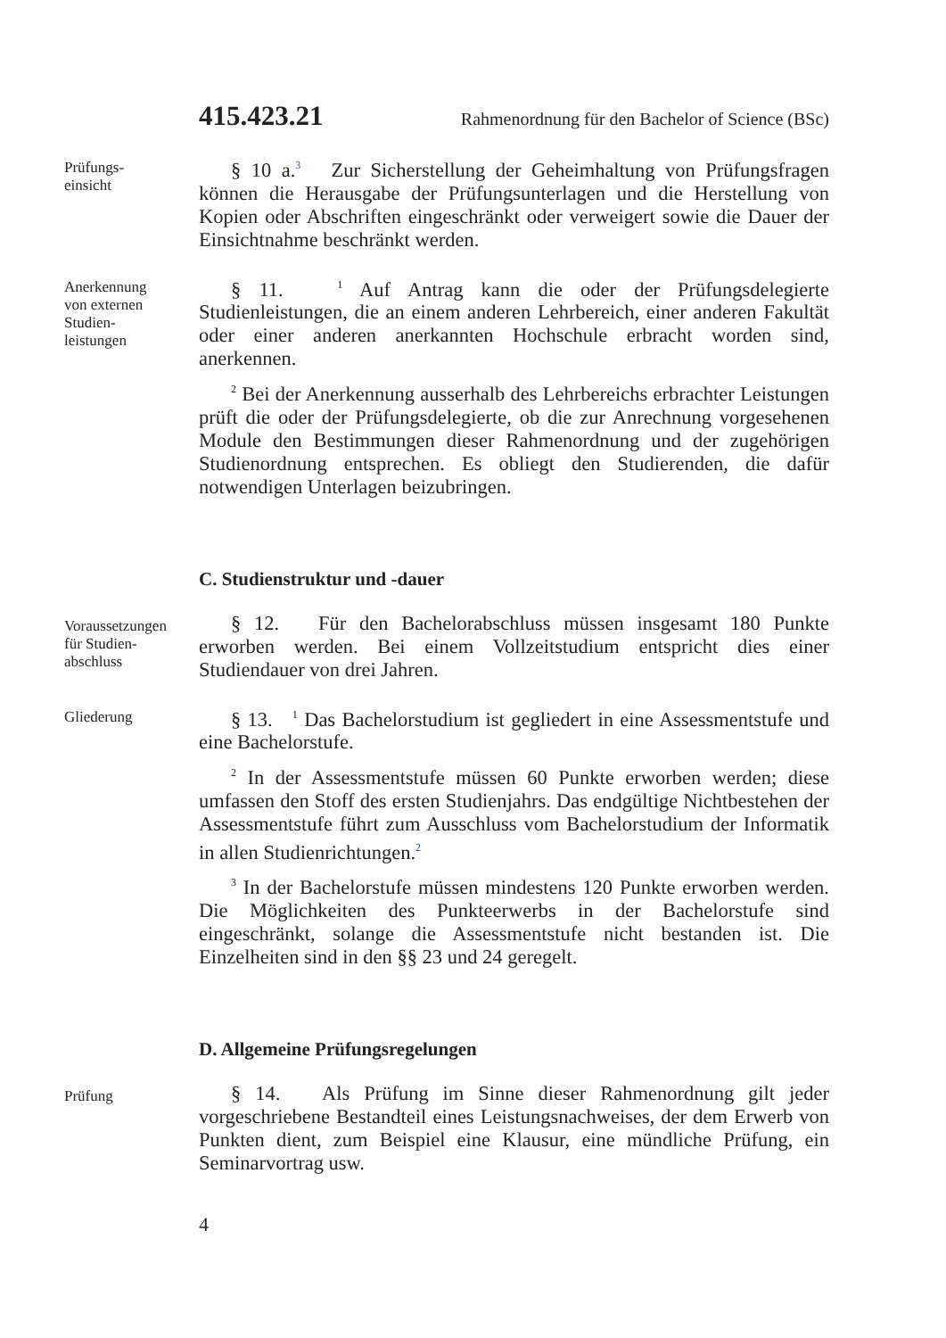415.423.21 Rahmenordnung für den Bachelor of Science (BSc)
Prüfungs-
einsicht
§ 10 a.<sup>3</sup> Zur Sicherstellung der Geheimhaltung von Prüfungsfragen können die Herausgabe der Prüfungsunterlagen und die Herstellung von Kopien oder Abschriften eingeschränkt oder verweigert sowie die Dauer der Einsichtnahme beschränkt werden.
Anerkennung
von externen
Studien-
leistungen
§ 11. <sup>1</sup> Auf Antrag kann die oder der Prüfungsdelegierte Studienleistungen, die an einem anderen Lehrbereich, einer anderen Fakultät oder einer anderen anerkannten Hochschule erbracht worden sind, anerkennen.
<sup>2</sup> Bei der Anerkennung ausserhalb des Lehrbereichs erbrachter Leistungen prüft die oder der Prüfungsdelegierte, ob die zur Anrechnung vorgesehenen Module den Bestimmungen dieser Rahmenordnung und der zugehörigen Studienordnung entsprechen. Es obliegt den Studierenden, die dafür notwendigen Unterlagen beizubringen.
C. Studienstruktur und -dauer
Voraussetzungen
für Studien-
abschluss
§ 12. Für den Bachelorabschluss müssen insgesamt 180 Punkte erworben werden. Bei einem Vollzeitstudium entspricht dies einer Studiendauer von drei Jahren.
Gliederung
§ 13. <sup>1</sup> Das Bachelorstudium ist gegliedert in eine Assessmentstufe und eine Bachelorstufe.
<sup>2</sup> In der Assessmentstufe müssen 60 Punkte erworben werden; diese umfassen den Stoff des ersten Studienjahrs. Das endgültige Nichtbestehen der Assessmentstufe führt zum Ausschluss vom Bachelorstudium der Informatik in allen Studienrichtungen.<sup>2</sup>
<sup>3</sup> In der Bachelorstufe müssen mindestens 120 Punkte erworben werden. Die Möglichkeiten des Punkteerwerbs in der Bachelorstufe sind eingeschränkt, solange die Assessmentstufe nicht bestanden ist. Die Einzelheiten sind in den §§ 23 und 24 geregelt.
D. Allgemeine Prüfungsregelungen
Prüfung
§ 14. Als Prüfung im Sinne dieser Rahmenordnung gilt jeder vorgeschriebene Bestandteil eines Leistungsnachweises, der dem Erwerb von Punkten dient, zum Beispiel eine Klausur, eine mündliche Prüfung, ein Seminarvortrag usw.
4